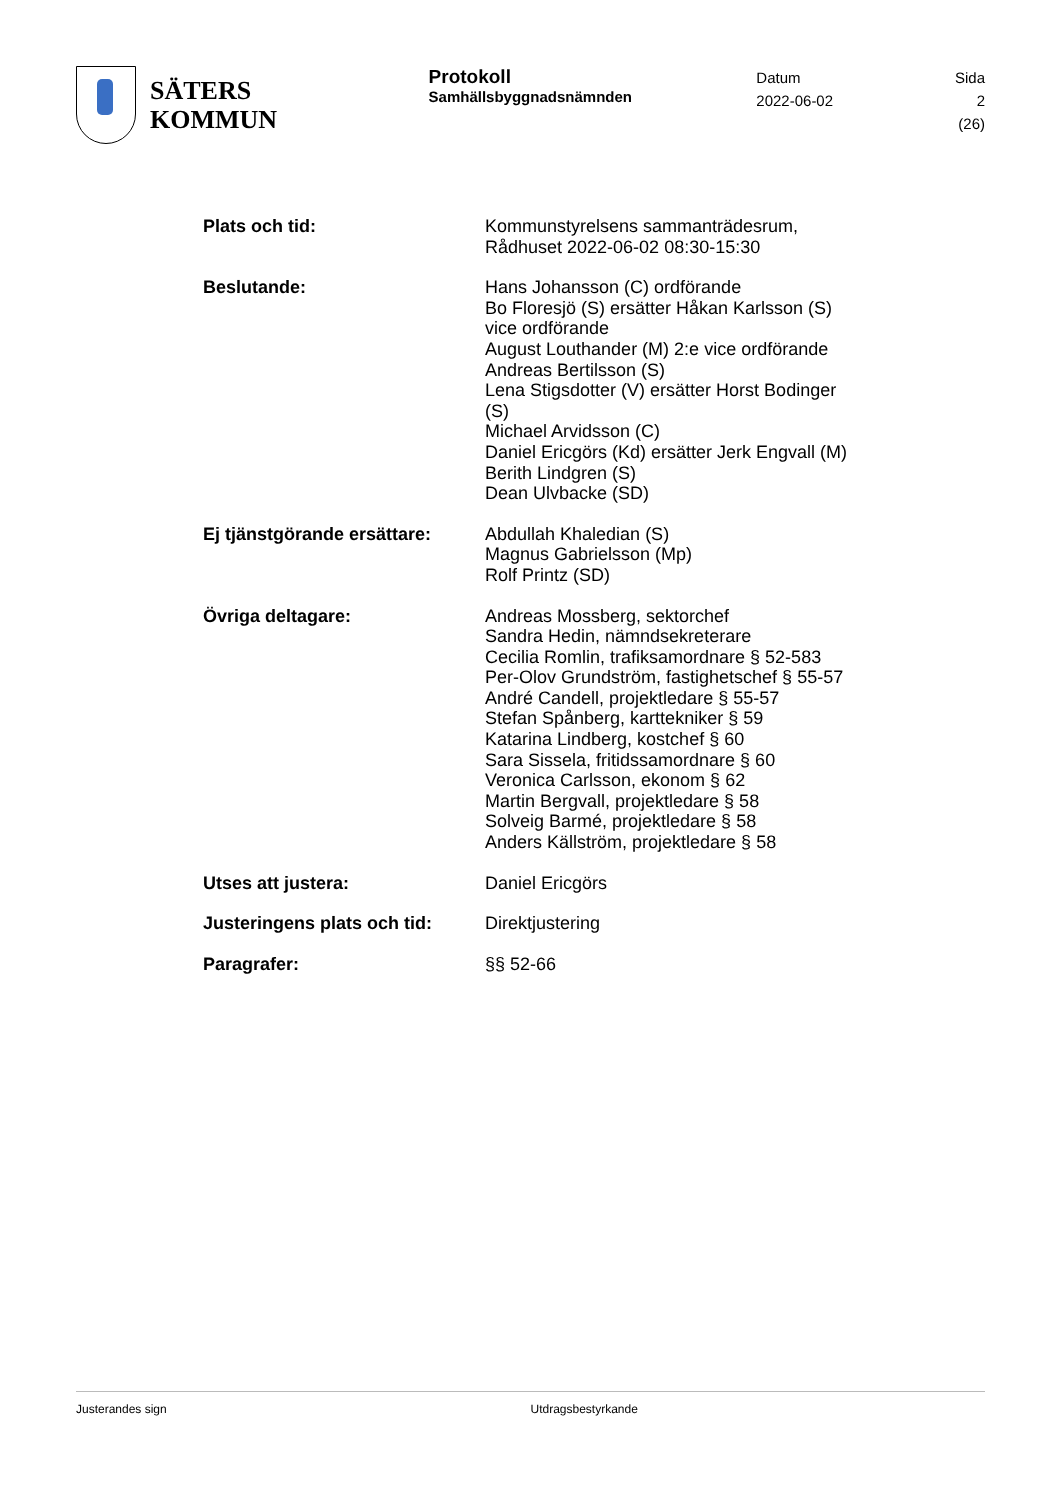SÄTERS
KOMMUN
Protokoll
Samhällsbyggnadsnämnden
Datum
2022-06-02
Sida
2 (26)
Plats och tid: Kommunstyrelsens sammanträdesrum, Rådhuset 2022-06-02 08:30-15:30
Beslutande: Hans Johansson (C) ordförande
Bo Floresjö (S) ersätter Håkan Karlsson (S) vice ordförande
August Louthander (M) 2:e vice ordförande
Andreas Bertilsson (S)
Lena Stigsdotter (V) ersätter Horst Bodinger (S)
Michael Arvidsson (C)
Daniel Ericgörs (Kd) ersätter Jerk Engvall (M)
Berith Lindgren (S)
Dean Ulvbacke (SD)
Ej tjänstgörande ersättare:
Abdullah Khaledian (S)
Magnus Gabrielsson (Mp)
Rolf Printz (SD)
Övriga deltagare: Andreas Mossberg, sektorchef
Sandra Hedin, nämndsekreterare
Cecilia Romlin, trafiksamordnare § 52-583
Per-Olov Grundström, fastighetschef § 55-57
André Candell, projektledare § 55-57
Stefan Spånberg, karttekniker § 59
Katarina Lindberg, kostchef § 60
Sara Sissela, fritidssamordnare § 60
Veronica Carlsson, ekonom § 62
Martin Bergvall, projektledare § 58
Solveig Barmé, projektledare § 58
Anders Källström, projektledare § 58
Utses att justera: Daniel Ericgörs
Justeringens plats och tid:
Direktjustering
Paragrafer: §§ 52-66
Justerandes sign Utdragsbestyrkande